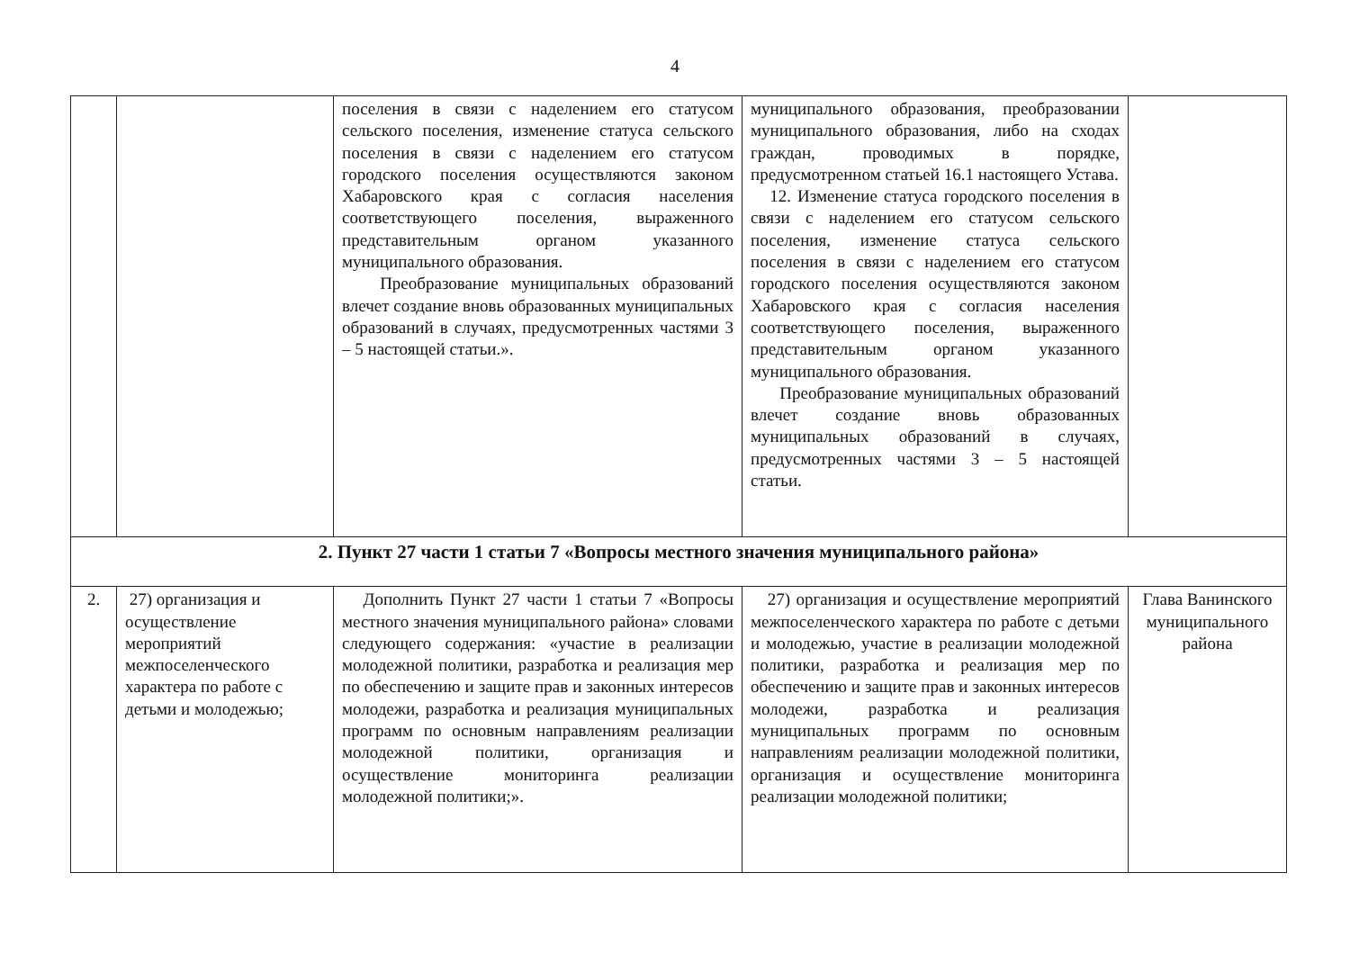4
| | | поселения в связи с наделением его статусом сельского поселения, изменение статуса сельского поселения в связи с наделением его статусом городского поселения осуществляются законом Хабаровского края с согласия населения соответствующего поселения, выраженного представительным органом указанного муниципального образования. Преобразование муниципальных образований влечет создание вновь образованных муниципальных образований в случаях, предусмотренных частями 3 – 5 настоящей статьи.». | муниципального образования, преобразовании муниципального образования, либо на сходах граждан, проводимых в порядке, предусмотренном статьей 16.1 настоящего Устава. 12. Изменение статуса городского поселения в связи с наделением его статусом сельского поселения, изменение статуса сельского поселения в связи с наделением его статусом городского поселения осуществляются законом Хабаровского края с согласия населения соответствующего поселения, выраженного представительным органом указанного муниципального образования. Преобразование муниципальных образований влечет создание вновь образованных муниципальных образований в случаях, предусмотренных частями 3 – 5 настоящей статьи. | |
| 2. Пункт 27 части 1 статьи 7 «Вопросы местного значения муниципального района» | | | | |
| 2. | 27) организация и осуществление мероприятий межпоселенческого характера по работе с детьми и молодежью; | Дополнить Пункт 27 части 1 статьи 7 «Вопросы местного значения муниципального района» словами следующего содержания: «участие в реализации молодежной политики, разработка и реализация мер по обеспечению и защите прав и законных интересов молодежи, разработка и реализация муниципальных программ по основным направлениям реализации молодежной политики, организация и осуществление мониторинга реализации молодежной политики;». | 27) организация и осуществление мероприятий межпоселенческого характера по работе с детьми и молодежью, участие в реализации молодежной политики, разработка и реализация мер по обеспечению и защите прав и законных интересов молодежи, разработка и реализация муниципальных программ по основным направлениям реализации молодежной политики, организация и осуществление мониторинга реализации молодежной политики; | Глава Ванинского муниципального района |